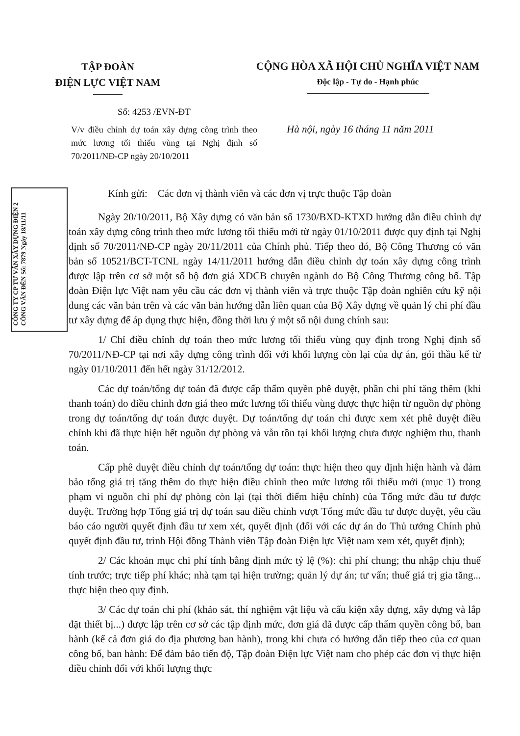TẬP ĐOÀN
ĐIỆN LỰC VIỆT NAM
CỘNG HÒA XÃ HỘI CHỦ NGHĨA VIỆT NAM
Độc lập - Tự do - Hạnh phúc
Số: 4253 /EVN-ĐT
V/v điều chỉnh dự toán xây dựng công trình theo mức lương tối thiểu vùng tại Nghị định số 70/2011/NĐ-CP ngày 20/10/2011
Hà nội, ngày 16 tháng 11 năm 2011
CÔNG TY CP TƯ VẤN XÂY DỰNG ĐIỆN 2 CÔNG VĂN ĐẾN Số: 7879 Ngày 18/11/11
Kính gửi: Các đơn vị thành viên và các đơn vị trực thuộc Tập đoàn
Ngày 20/10/2011, Bộ Xây dựng có văn bản số 1730/BXD-KTXD hướng dẫn điều chỉnh dự toán xây dựng công trình theo mức lương tối thiểu mới từ ngày 01/10/2011 được quy định tại Nghị định số 70/2011/NĐ-CP ngày 20/11/2011 của Chính phủ. Tiếp theo đó, Bộ Công Thương có văn bản số 10521/BCT-TCNL ngày 14/11/2011 hướng dẫn điều chỉnh dự toán xây dựng công trình được lập trên cơ sở một số bộ đơn giá XDCB chuyên ngành do Bộ Công Thương công bố. Tập đoàn Điện lực Việt nam yêu cầu các đơn vị thành viên và trực thuộc Tập đoàn nghiên cứu kỹ nội dung các văn bản trên và các văn bản hướng dẫn liên quan của Bộ Xây dựng về quản lý chi phí đầu tư xây dựng để áp dụng thực hiện, đồng thời lưu ý một số nội dung chính sau:
1/ Chỉ điều chỉnh dự toán theo mức lương tối thiểu vùng quy định trong Nghị định số 70/2011/NĐ-CP tại nơi xây dựng công trình đối với khối lượng còn lại của dự án, gói thầu kể từ ngày 01/10/2011 đến hết ngày 31/12/2012.
Các dự toán/tổng dự toán đã được cấp thẩm quyền phê duyệt, phần chi phí tăng thêm (khi thanh toán) do điều chỉnh đơn giá theo mức lương tối thiểu vùng được thực hiện từ nguồn dự phòng trong dự toán/tổng dự toán được duyệt. Dự toán/tổng dự toán chỉ được xem xét phê duyệt điều chỉnh khi đã thực hiện hết nguồn dự phòng và vẫn tồn tại khối lượng chưa được nghiệm thu, thanh toán.
Cấp phê duyệt điều chỉnh dự toán/tổng dự toán: thực hiện theo quy định hiện hành và đảm bảo tổng giá trị tăng thêm do thực hiện điều chỉnh theo mức lương tối thiểu mới (mục 1) trong phạm vi nguồn chi phí dự phòng còn lại (tại thời điểm hiệu chỉnh) của Tổng mức đầu tư được duyệt. Trường hợp Tổng giá trị dự toán sau điều chỉnh vượt Tổng mức đầu tư được duyệt, yêu cầu báo cáo người quyết định đầu tư xem xét, quyết định (đối với các dự án do Thủ tướng Chính phủ quyết định đầu tư, trình Hội đồng Thành viên Tập đoàn Điện lực Việt nam xem xét, quyết định);
2/ Các khoản mục chi phí tính bằng định mức tỷ lệ (%): chi phí chung; thu nhập chịu thuế tính trước; trực tiếp phí khác; nhà tạm tại hiện trường; quản lý dự án; tư vấn; thuế giá trị gia tăng... thực hiện theo quy định.
3/ Các dự toán chi phí (khảo sát, thí nghiệm vật liệu và cấu kiện xây dựng, xây dựng và lắp đặt thiết bị...) được lập trên cơ sở các tập định mức, đơn giá đã được cấp thẩm quyền công bố, ban hành (kể cả đơn giá do địa phương ban hành), trong khi chưa có hướng dẫn tiếp theo của cơ quan công bố, ban hành: Để đảm bảo tiến độ, Tập đoàn Điện lực Việt nam cho phép các đơn vị thực hiện điều chỉnh đối với khối lượng thực